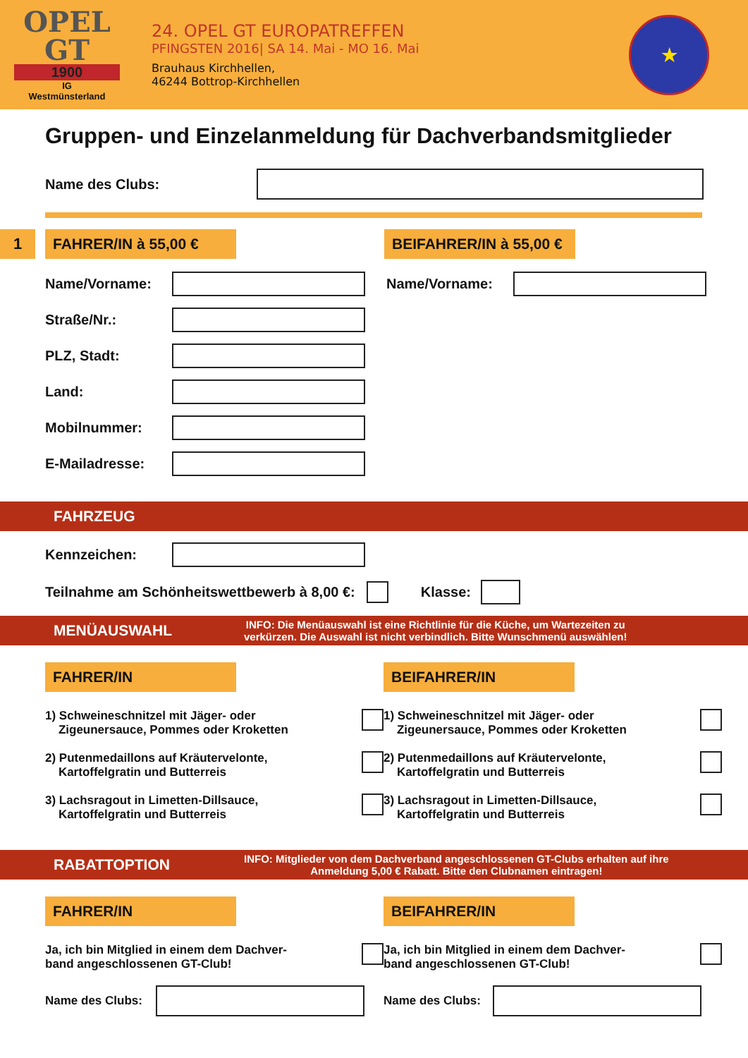OPEL
GT
1900
IG
Westmünsterland
24. OPEL GT EUROPATREFFEN
PFINGSTEN 2016| SA 14. Mai - MO 16. Mai
Brauhaus Kirchhellen,
46244 Bottrop-Kirchhellen
★
Gruppen- und Einzelanmeldung für Dachverbandsmitglieder
Name des Clubs:
1 FAHRER/IN à 55,00 €
BEIFAHRER/IN à 55,00 €
Name/Vorname: Name/Vorname:
Straße/Nr.:
PLZ, Stadt:
Land:
Mobilnummer:
E-Mailadresse:
FAHRZEUG
Kennzeichen:
Teilnahme am Schönheitswettbewerb à 8,00 €:
Klasse:
MENÜAUSWAHL INFO: Die Menüauswahl ist eine Richtlinie für die Küche, um Wartezeiten zu
verkürzen. Die Auswahl ist nicht verbindlich. Bitte Wunschmenü auswählen!
FAHRER/IN
1) Schweineschnitzel mit Jäger- oder
Zigeunersauce, Pommes oder Kroketten
2) Putenmedaillons auf Kräutervelonte,
Kartoffelgratin und Butterreis
3) Lachsragout in Limetten-Dillsauce,
Kartoffelgratin und Butterreis
BEIFAHRER/IN
1) Schweineschnitzel mit Jäger- oder
Zigeunersauce, Pommes oder Kroketten
2) Putenmedaillons auf Kräutervelonte,
Kartoffelgratin und Butterreis
3) Lachsragout in Limetten-Dillsauce,
Kartoffelgratin und Butterreis
RABATTOPTION INFO: Mitglieder von dem Dachverband angeschlossenen GT-Clubs erhalten auf ihre
Anmeldung 5,00 € Rabatt. Bitte den Clubnamen eintragen!
FAHRER/IN
Ja, ich bin Mitglied in einem dem Dachver-
band angeschlossenen GT-Club!
Name des Clubs:
BEIFAHRER/IN
Ja, ich bin Mitglied in einem dem Dachver-
band angeschlossenen GT-Club!
Name des Clubs: